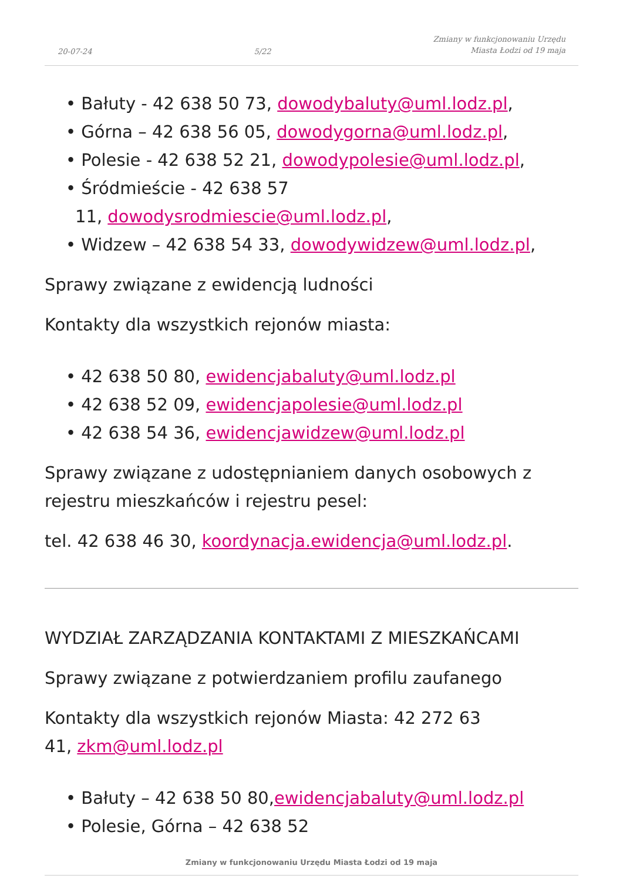20-07-24 5/22 Zmiany w funkcjonowaniu Urzędu
Miasta Łodzi od 19 maja
• Bałuty - 42 638 50 73, dowodybaluty@uml.lodz.pl,
• Górna – 42 638 56 05, dowodygorna@uml.lodz.pl,
• Polesie - 42 638 52 21, dowodypolesie@uml.lodz.pl,
• Śródmieście - 42 638 57
11, dowodysrodmiescie@uml.lodz.pl,
• Widzew – 42 638 54 33, dowodywidzew@uml.lodz.pl,
Sprawy związane z ewidencją ludności
Kontakty dla wszystkich rejonów miasta:
• 42 638 50 80, ewidencjabaluty@uml.lodz.pl
• 42 638 52 09, ewidencjapolesie@uml.lodz.pl
• 42 638 54 36, ewidencjawidzew@uml.lodz.pl
Sprawy związane z udostępnianiem danych osobowych z rejestru mieszkańców i rejestru pesel:
tel. 42 638 46 30, koordynacja.ewidencja@uml.lodz.pl.
WYDZIAŁ ZARZĄDZANIA KONTAKTAMI Z MIESZKAŃCAMI
Sprawy związane z potwierdzaniem profilu zaufanego
Kontakty dla wszystkich rejonów Miasta: 42 272 63
41, zkm@uml.lodz.pl
• Bałuty – 42 638 50 80,ewidencjabaluty@uml.lodz.pl
• Polesie, Górna – 42 638 52
Zmiany w funkcjonowaniu Urzędu Miasta Łodzi od 19 maja